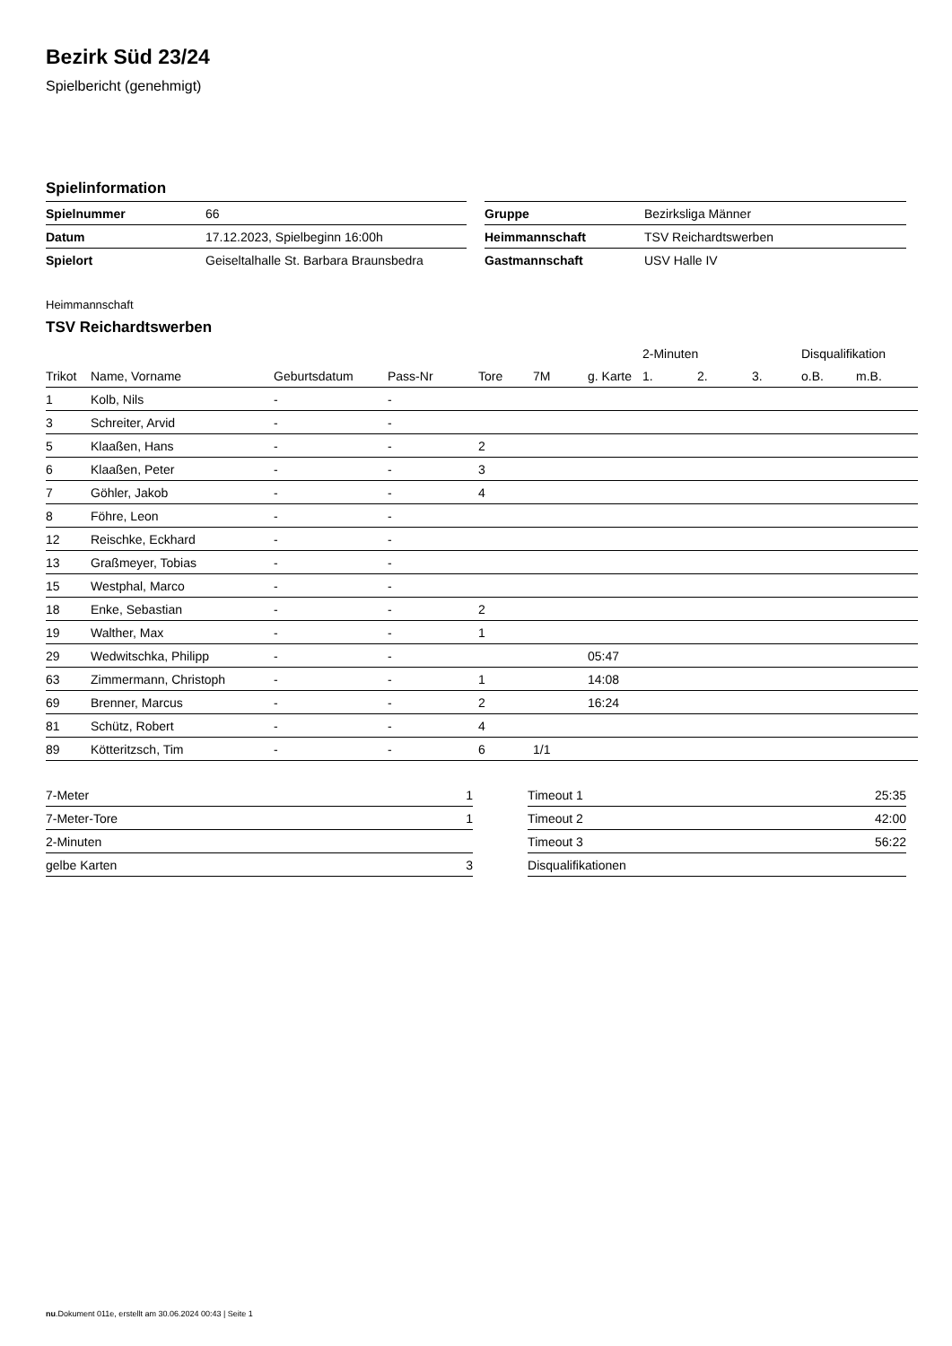Bezirk Süd 23/24
Spielbericht (genehmigt)
Spielinformation
| Spielnummer | 66 |
| Datum | 17.12.2023, Spielbeginn 16:00h |
| Spielort | Geiseltalhalle St. Barbara Braunsbedra |
| Gruppe | Bezirksliga Männer |
| Heimmannschaft | TSV Reichardtswerben |
| Gastmannschaft | USV Halle IV |
Heimmannschaft
TSV Reichardtswerben
| | | | | | | | 2-Minuten | | | Disqualifikation | |
| --- | --- | --- | --- | --- | --- | --- | --- | --- | --- | --- | --- |
| Trikot | Name, Vorname | Geburtsdatum | Pass-Nr | Tore | 7M | g. Karte | 1. | 2. | 3. | o.B. | m.B. |
| 1 | Kolb, Nils | - | - | | | | | | | | |
| 3 | Schreiter, Arvid | - | - | | | | | | | | |
| 5 | Klaaßen, Hans | - | - | 2 | | | | | | | |
| 6 | Klaaßen, Peter | - | - | 3 | | | | | | | |
| 7 | Göhler, Jakob | - | - | 4 | | | | | | | |
| 8 | Föhre, Leon | - | - | | | | | | | | |
| 12 | Reischke, Eckhard | - | - | | | | | | | | |
| 13 | Graßmeyer, Tobias | - | - | | | | | | | | |
| 15 | Westphal, Marco | - | - | | | | | | | | |
| 18 | Enke, Sebastian | - | - | 2 | | | | | | | |
| 19 | Walther, Max | - | - | 1 | | | | | | | |
| 29 | Wedwitschka, Philipp | - | - | | | 05:47 | | | | | |
| 63 | Zimmermann, Christoph | - | - | 1 | | 14:08 | | | | | |
| 69 | Brenner, Marcus | - | - | 2 | | 16:24 | | | | | |
| 81 | Schütz, Robert | - | - | 4 | | | | | | | |
| 89 | Kötteritzsch, Tim | - | - | 6 | 1/1 | | | | | | |
| 7-Meter | 1 |
| 7-Meter-Tore | 1 |
| 2-Minuten | |
| gelbe Karten | 3 |
| Timeout 1 | 25:35 |
| Timeout 2 | 42:00 |
| Timeout 3 | 56:22 |
| Disqualifikationen | |
nu.Dokument 011e, erstellt am 30.06.2024 00:43 | Seite 1